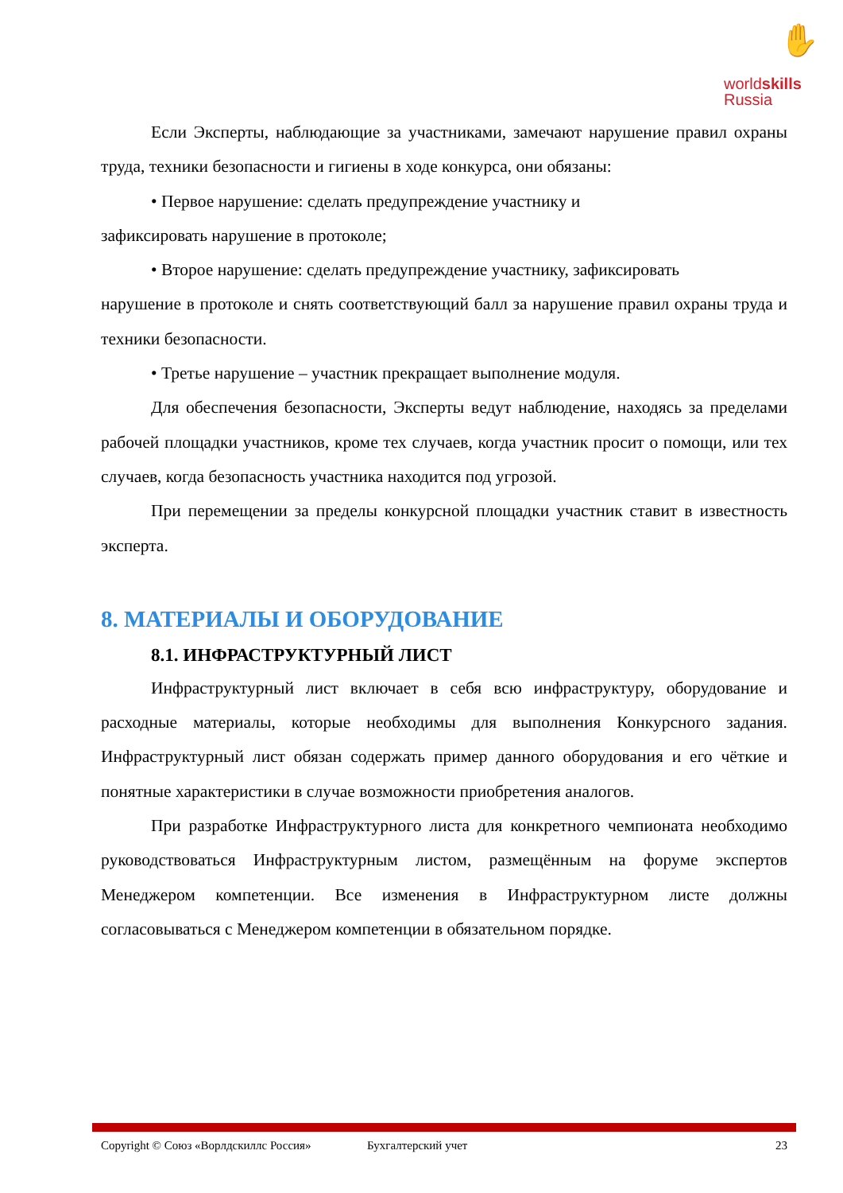✋
worldskills
Russia
Если Эксперты, наблюдающие за участниками, замечают нарушение правил охраны труда, техники безопасности и гигиены в ходе конкурса, они обязаны:
• Первое нарушение: сделать предупреждение участнику и
зафиксировать нарушение в протоколе;
• Второе нарушение: сделать предупреждение участнику, зафиксировать
нарушение в протоколе и снять соответствующий балл за нарушение правил охраны труда и техники безопасности.
• Третье нарушение – участник прекращает выполнение модуля.
Для обеспечения безопасности, Эксперты ведут наблюдение, находясь за пределами рабочей площадки участников, кроме тех случаев, когда участник просит о помощи, или тех случаев, когда безопасность участника находится под угрозой.
При перемещении за пределы конкурсной площадки участник ставит в известность эксперта.
8. МАТЕРИАЛЫ И ОБОРУДОВАНИЕ
8.1. ИНФРАСТРУКТУРНЫЙ ЛИСТ
Инфраструктурный лист включает в себя всю инфраструктуру, оборудование и расходные материалы, которые необходимы для выполнения Конкурсного задания. Инфраструктурный лист обязан содержать пример данного оборудования и его чёткие и понятные характеристики в случае возможности приобретения аналогов.
При разработке Инфраструктурного листа для конкретного чемпионата необходимо руководствоваться Инфраструктурным листом, размещённым на форуме экспертов Менеджером компетенции. Все изменения в Инфраструктурном листе должны согласовываться с Менеджером компетенции в обязательном порядке.
Copyright © Союз «Ворлдскиллс Россия» Бухгалтерский учет 23